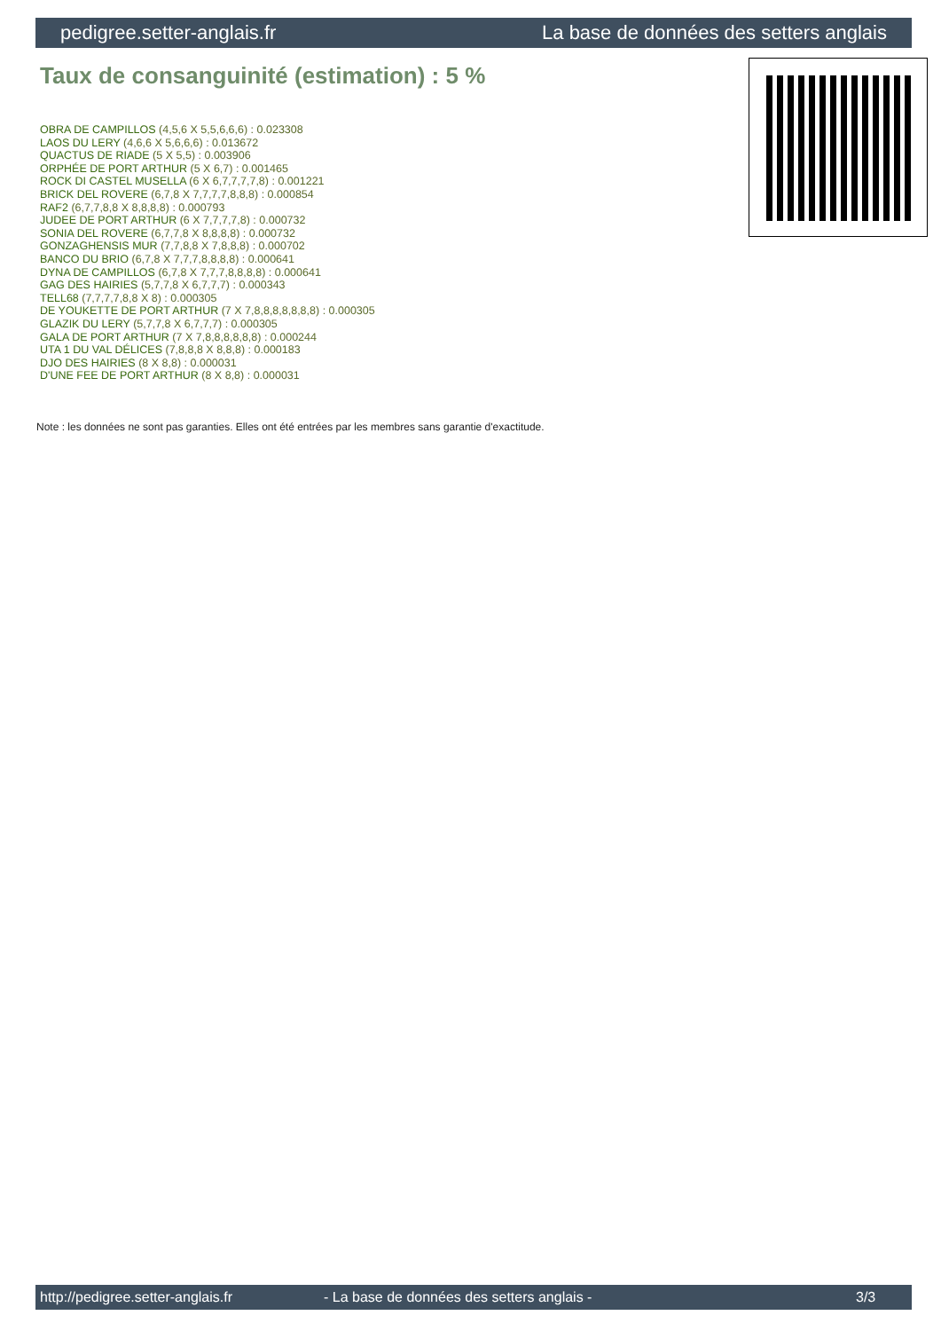pedigree.setter-anglais.fr La base de données des setters anglais
Taux de consanguinité (estimation) : 5 %
OBRA DE CAMPILLOS (4,5,6 X 5,5,6,6,6) : 0.023308
LAOS DU LERY (4,6,6 X 5,6,6,6) : 0.013672
QUACTUS DE RIADE (5 X 5,5) : 0.003906
ORPHÉE DE PORT ARTHUR (5 X 6,7) : 0.001465
ROCK DI CASTEL MUSELLA (6 X 6,7,7,7,7,8) : 0.001221
BRICK DEL ROVERE (6,7,8 X 7,7,7,7,8,8,8) : 0.000854
RAF2 (6,7,7,8,8 X 8,8,8,8) : 0.000793
JUDEE DE PORT ARTHUR (6 X 7,7,7,7,8) : 0.000732
SONIA DEL ROVERE (6,7,7,8 X 8,8,8,8) : 0.000732
GONZAGHENSIS MUR (7,7,8,8 X 7,8,8,8) : 0.000702
BANCO DU BRIO (6,7,8 X 7,7,7,8,8,8,8) : 0.000641
DYNA DE CAMPILLOS (6,7,8 X 7,7,7,8,8,8,8) : 0.000641
GAG DES HAIRIES (5,7,7,8 X 6,7,7,7) : 0.000343
TELL68 (7,7,7,7,8,8 X 8) : 0.000305
DE YOUKETTE DE PORT ARTHUR (7 X 7,8,8,8,8,8,8,8) : 0.000305
GLAZIK DU LERY (5,7,7,8 X 6,7,7,7) : 0.000305
GALA DE PORT ARTHUR (7 X 7,8,8,8,8,8,8) : 0.000244
UTA 1 DU VAL DÉLICES (7,8,8,8 X 8,8,8) : 0.000183
DJO DES HAIRIES (8 X 8,8) : 0.000031
D'UNE FEE DE PORT ARTHUR (8 X 8,8) : 0.000031
Note : les données ne sont pas garanties. Elles ont été entrées par les membres sans garantie d'exactitude.
http://pedigree.setter-anglais.fr - La base de données des setters anglais - 3/3